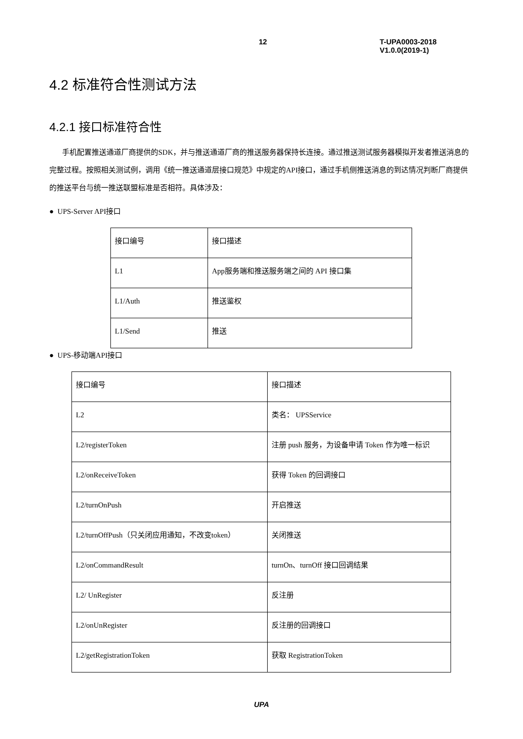12 T-UPA0003-2018 V1.0.0(2019-1)
4.2 标准符合性测试方法
4.2.1 接口标准符合性
手机配置推送通道厂商提供的SDK，并与推送通道厂商的推送服务器保持长连接。通过推送测试服务器模拟开发者推送消息的完整过程。按照相关测试例，调用《统一推送通道层接口规范》中规定的API接口，通过手机侧推送消息的到达情况判断厂商提供的推送平台与统一推送联盟标准是否相符。具体涉及：
● UPS-Server API接口
| 接口编号 | 接口描述 |
| L1 | App服务端和推送服务端之间的 API 接口集 |
| L1/Auth | 推送鉴权 |
| L1/Send | 推送 |
● UPS-移动端API接口
| 接口编号 | 接口描述 |
| L2 | 类名： UPSService |
| L2/registerToken | 注册 push 服务，为设备申请 Token 作为唯一标识 |
| L2/onReceiveToken | 获得 Token 的回调接口 |
| L2/turnOnPush | 开启推送 |
| L2/turnOffPush（只关闭应用通知，不改变token） | 关闭推送 |
| L2/onCommandResult | turnOn、turnOff 接口回调结果 |
| L2/ UnRegister | 反注册 |
| L2/onUnRegister | 反注册的回调接口 |
| L2/getRegistrationToken | 获取 RegistrationToken |
UPA